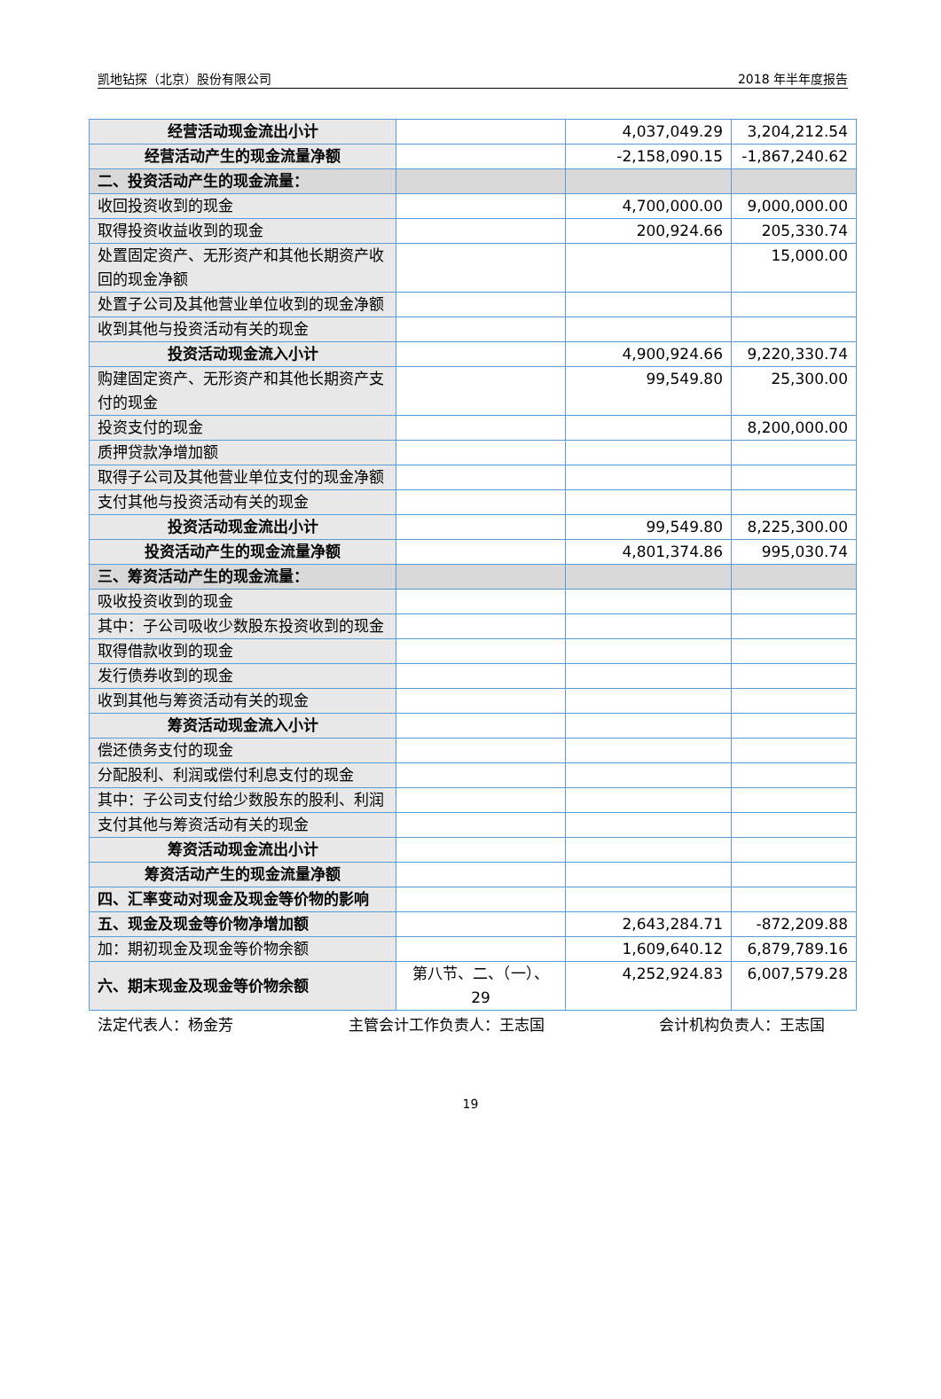凯地钻探（北京）股份有限公司 2018 年半年度报告
| 经营活动现金流出小计 | | 4,037,049.29 | 3,204,212.54 |
| 经营活动产生的现金流量净额 | | -2,158,090.15 | -1,867,240.62 |
| 二、投资活动产生的现金流量： | | | |
| 收回投资收到的现金 | | 4,700,000.00 | 9,000,000.00 |
| 取得投资收益收到的现金 | | 200,924.66 | 205,330.74 |
| 处置固定资产、无形资产和其他长期资产收回的现金净额 | | | 15,000.00 |
| 处置子公司及其他营业单位收到的现金净额 | | | |
| 收到其他与投资活动有关的现金 | | | |
| 投资活动现金流入小计 | | 4,900,924.66 | 9,220,330.74 |
| 购建固定资产、无形资产和其他长期资产支付的现金 | | 99,549.80 | 25,300.00 |
| 投资支付的现金 | | | 8,200,000.00 |
| 质押贷款净增加额 | | | |
| 取得子公司及其他营业单位支付的现金净额 | | | |
| 支付其他与投资活动有关的现金 | | | |
| 投资活动现金流出小计 | | 99,549.80 | 8,225,300.00 |
| 投资活动产生的现金流量净额 | | 4,801,374.86 | 995,030.74 |
| 三、筹资活动产生的现金流量： | | | |
| 吸收投资收到的现金 | | | |
| 其中：子公司吸收少数股东投资收到的现金 | | | |
| 取得借款收到的现金 | | | |
| 发行债券收到的现金 | | | |
| 收到其他与筹资活动有关的现金 | | | |
| 筹资活动现金流入小计 | | | |
| 偿还债务支付的现金 | | | |
| 分配股利、利润或偿付利息支付的现金 | | | |
| 其中：子公司支付给少数股东的股利、利润 | | | |
| 支付其他与筹资活动有关的现金 | | | |
| 筹资活动现金流出小计 | | | |
| 筹资活动产生的现金流量净额 | | | |
| 四、汇率变动对现金及现金等价物的影响 | | | |
| 五、现金及现金等价物净增加额 | | 2,643,284.71 | -872,209.88 |
| 加：期初现金及现金等价物余额 | | 1,609,640.12 | 6,879,789.16 |
| 六、期末现金及现金等价物余额 | 第八节、二、（一）、29 | 4,252,924.83 | 6,007,579.28 |
法定代表人：杨金芳 主管会计工作负责人：王志国 会计机构负责人：王志国
19